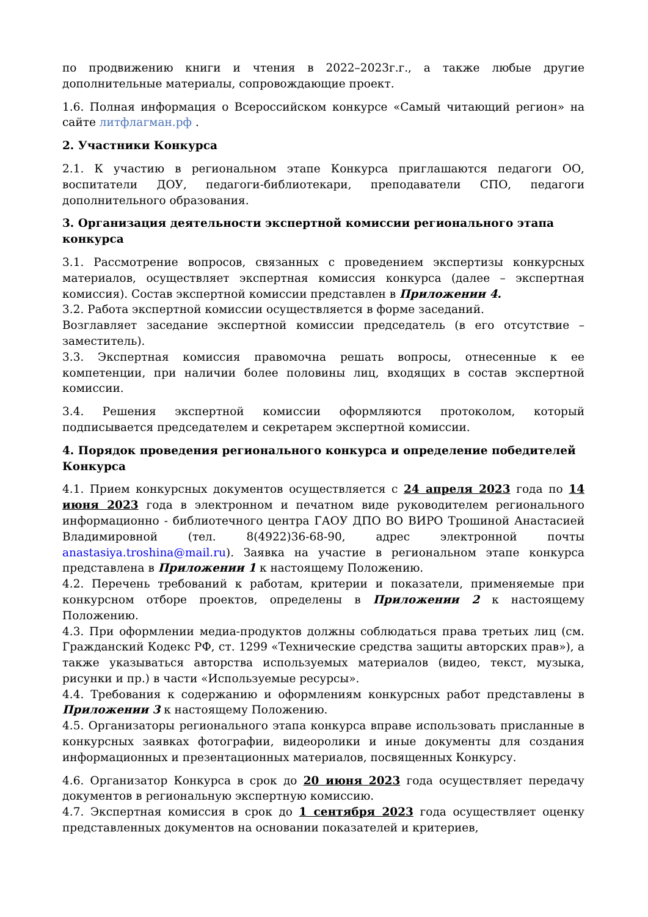по продвижению книги и чтения в 2022–2023г.г., а также любые другие дополнительные материалы, сопровождающие проект.
1.6. Полная информация о Всероссийском конкурсе «Самый читающий регион» на сайте литфлагман.рф .
2. Участники Конкурса
2.1. К участию в региональном этапе Конкурса приглашаются педагоги ОО, воспитатели ДОУ, педагоги-библиотекари, преподаватели СПО, педагоги дополнительного образования.
3. Организация деятельности экспертной комиссии регионального этапа конкурса
3.1. Рассмотрение вопросов, связанных с проведением экспертизы конкурсных материалов, осуществляет экспертная комиссия конкурса (далее – экспертная комиссия). Состав экспертной комиссии представлен в Приложении 4.
3.2. Работа экспертной комиссии осуществляется в форме заседаний.
Возглавляет заседание экспертной комиссии председатель (в его отсутствие – заместитель).
3.3. Экспертная комиссия правомочна решать вопросы, отнесенные к ее компетенции, при наличии более половины лиц, входящих в состав экспертной комиссии.
3.4. Решения экспертной комиссии оформляются протоколом, который подписывается председателем и секретарем экспертной комиссии.
4. Порядок проведения регионального конкурса и определение победителей Конкурса
4.1. Прием конкурсных документов осуществляется с 24 апреля 2023 года по 14 июня 2023 года в электронном и печатном виде руководителем регионального информационно - библиотечного центра ГАОУ ДПО ВО ВИРО Трошиной Анастасией Владимировной (тел. 8(4922)36-68-90, адрес электронной почты anastasiya.troshina@mail.ru). Заявка на участие в региональном этапе конкурса представлена в Приложении 1 к настоящему Положению.
4.2. Перечень требований к работам, критерии и показатели, применяемые при конкурсном отборе проектов, определены в Приложении 2 к настоящему Положению.
4.3. При оформлении медиа-продуктов должны соблюдаться права третьих лиц (см. Гражданский Кодекс РФ, ст. 1299 «Технические средства защиты авторских прав»), а также указываться авторства используемых материалов (видео, текст, музыка, рисунки и пр.) в части «Используемые ресурсы».
4.4. Требования к содержанию и оформлениям конкурсных работ представлены в Приложении 3 к настоящему Положению.
4.5. Организаторы регионального этапа конкурса вправе использовать присланные в конкурсных заявках фотографии, видеоролики и иные документы для создания информационных и презентационных материалов, посвященных Конкурсу.
4.6. Организатор Конкурса в срок до 20 июня 2023 года осуществляет передачу документов в региональную экспертную комиссию.
4.7. Экспертная комиссия в срок до 1 сентября 2023 года осуществляет оценку представленных документов на основании показателей и критериев,